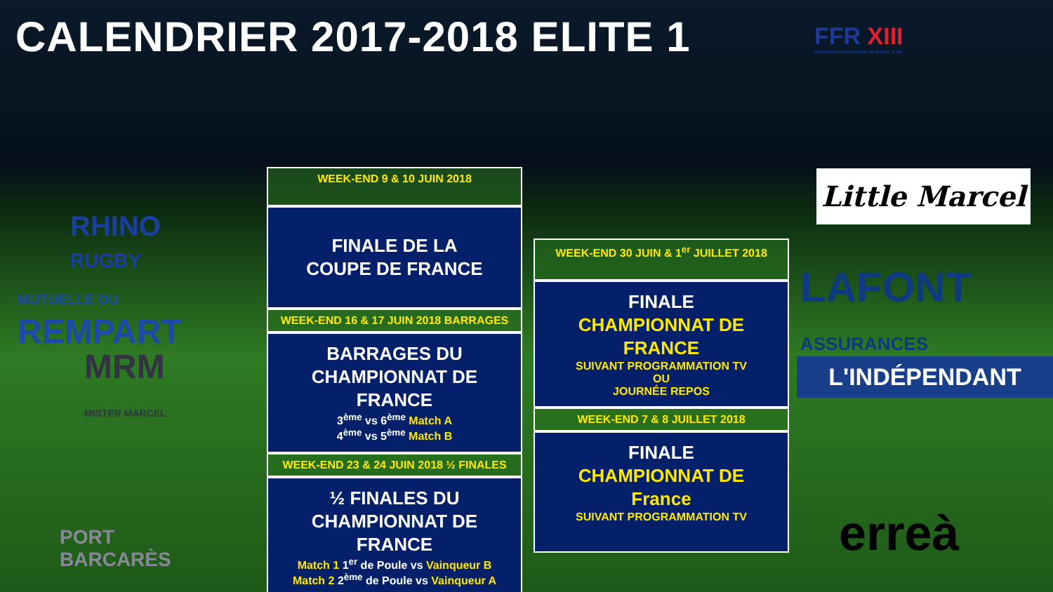CALENDRIER 2017-2018 ELITE 1
FFR XIII
FÉDÉRATION FRANÇAISE DE RUGBY À XIII
RHINO
RUGBY
MUTUELLE DU
REMPART
MRM
MISTER MARCEL
PORT
BARCARÈS
WEEK-END 9 & 10 JUIN 2018
FINALE DE LA
COUPE DE FRANCE
WEEK-END 16 & 17 JUIN 2018 BARRAGES
BARRAGES DU
CHAMPIONNAT DE
FRANCE
3<sup>ème</sup> vs 6<sup>ème</sup> Match A
4<sup>ème</sup> vs 5<sup>ème</sup> Match B
WEEK-END 23 & 24 JUIN 2018 ½ FINALES
½ FINALES DU
CHAMPIONNAT DE
FRANCE
Match 1 1<sup>er</sup> de Poule vs Vainqueur B
Match 2 2<sup>ème</sup> de Poule vs Vainqueur A
WEEK-END 30 JUIN & 1<sup>er</sup> JUILLET 2018
FINALE
CHAMPIONNAT DE FRANCE
SUIVANT PROGRAMMATION TV
OU
JOURNÉE REPOS
WEEK-END 7 & 8 JUILLET 2018
FINALE
CHAMPIONNAT DE
France
SUIVANT PROGRAMMATION TV
Little Marcel
LAFONT
ASSURANCES
L'INDÉPENDANT
erreà